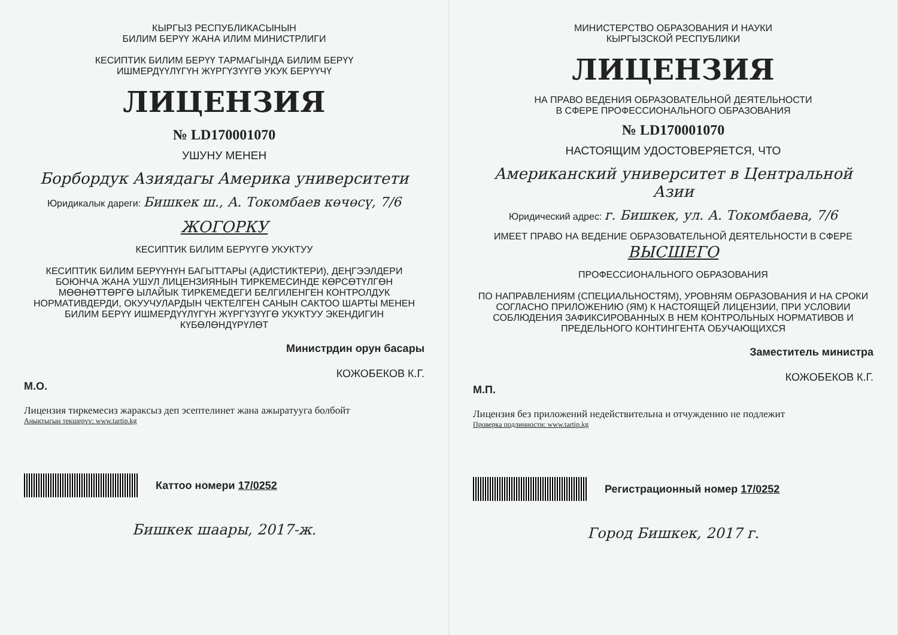КЫРГЫЗ РЕСПУБЛИКАСЫНЫН
БИЛИМ БЕРҮҮ ЖАНА ИЛИМ МИНИСТРЛИГИ
КЕСИПТИК БИЛИМ БЕРҮҮ ТАРМАГЫНДА БИЛИМ БЕРҮҮ
ИШМЕРДҮҮЛҮГҮН ЖҮРГҮЗҮҮГӨ УКУК БЕРҮҮЧҮ
ЛИЦЕНЗИЯ
№ LD170001070
УШУНУ МЕНЕН
Борбордук Азиядагы Америка университети
Юридикалык дареги: Бишкек ш., А. Токомбаев көчөсү, 7/6
ЖОГОРКУ
КЕСИПТИК БИЛИМ БЕРҮҮГӨ УКУКТУУ
КЕСИПТИК БИЛИМ БЕРҮҮНҮН БАГЫТТАРЫ (АДИСТИКТЕРИ), ДЕҢГЭЭЛДЕРИ БОЮНЧА ЖАНА УШУЛ ЛИЦЕНЗИЯНЫН ТИРКЕМЕСИНДЕ КӨРСӨТҮЛГӨН МӨӨНӨТТӨРГӨ ЫЛАЙЫК ТИРКЕМЕДЕГИ БЕЛГИЛЕНГЕН КОНТРОЛДУК НОРМАТИВДЕРДИ, ОКУУЧУЛАРДЫН ЧЕКТЕЛГЕН САНЫН САКТОО ШАРТЫ МЕНЕН БИЛИМ БЕРҮҮ ИШМЕРДҮҮЛҮГҮН ЖҮРГҮЗҮҮГӨ УКУКТУУ ЭКЕНДИГИН КҮБӨЛӨНДҮРҮЛӨТ
Министрдин орун басары
КОЖОБЕКОВ К.Г.
М.О.
Лицензия тиркемесиз жараксыз деп эсептелинет жана ажыратууга болбойт
Аныктыгын текшерүү: www.tartip.kg
Каттоо номери 17/0252
Бишкек шаары, 2017-ж.
МИНИСТЕРСТВО ОБРАЗОВАНИЯ И НАУКИ
КЫРГЫЗСКОЙ РЕСПУБЛИКИ
ЛИЦЕНЗИЯ
НА ПРАВО ВЕДЕНИЯ ОБРАЗОВАТЕЛЬНОЙ ДЕЯТЕЛЬНОСТИ
В СФЕРЕ ПРОФЕССИОНАЛЬНОГО ОБРАЗОВАНИЯ
№ LD170001070
НАСТОЯЩИМ УДОСТОВЕРЯЕТСЯ, ЧТО
Американский университет в Центральной Азии
Юридический адрес: г. Бишкек, ул. А. Токомбаева, 7/6
ИМЕЕТ ПРАВО НА ВЕДЕНИЕ ОБРАЗОВАТЕЛЬНОЙ ДЕЯТЕЛЬНОСТИ В СФЕРЕ
ВЫСШЕГО
ПРОФЕССИОНАЛЬНОГО ОБРАЗОВАНИЯ
ПО НАПРАВЛЕНИЯМ (СПЕЦИАЛЬНОСТЯМ), УРОВНЯМ ОБРАЗОВАНИЯ И НА СРОКИ СОГЛАСНО ПРИЛОЖЕНИЮ (ЯМ) К НАСТОЯЩЕЙ ЛИЦЕНЗИИ, ПРИ УСЛОВИИ СОБЛЮДЕНИЯ ЗАФИКСИРОВАННЫХ В НЕМ КОНТРОЛЬНЫХ НОРМАТИВОВ И ПРЕДЕЛЬНОГО КОНТИНГЕНТА ОБУЧАЮЩИХСЯ
Заместитель министра
КОЖОБЕКОВ К.Г.
М.П.
Лицензия без приложений недействительна и отчуждению не подлежит
Проверка подлинности: www.tartip.kg
Регистрационный номер 17/0252
Город Бишкек, 2017 г.